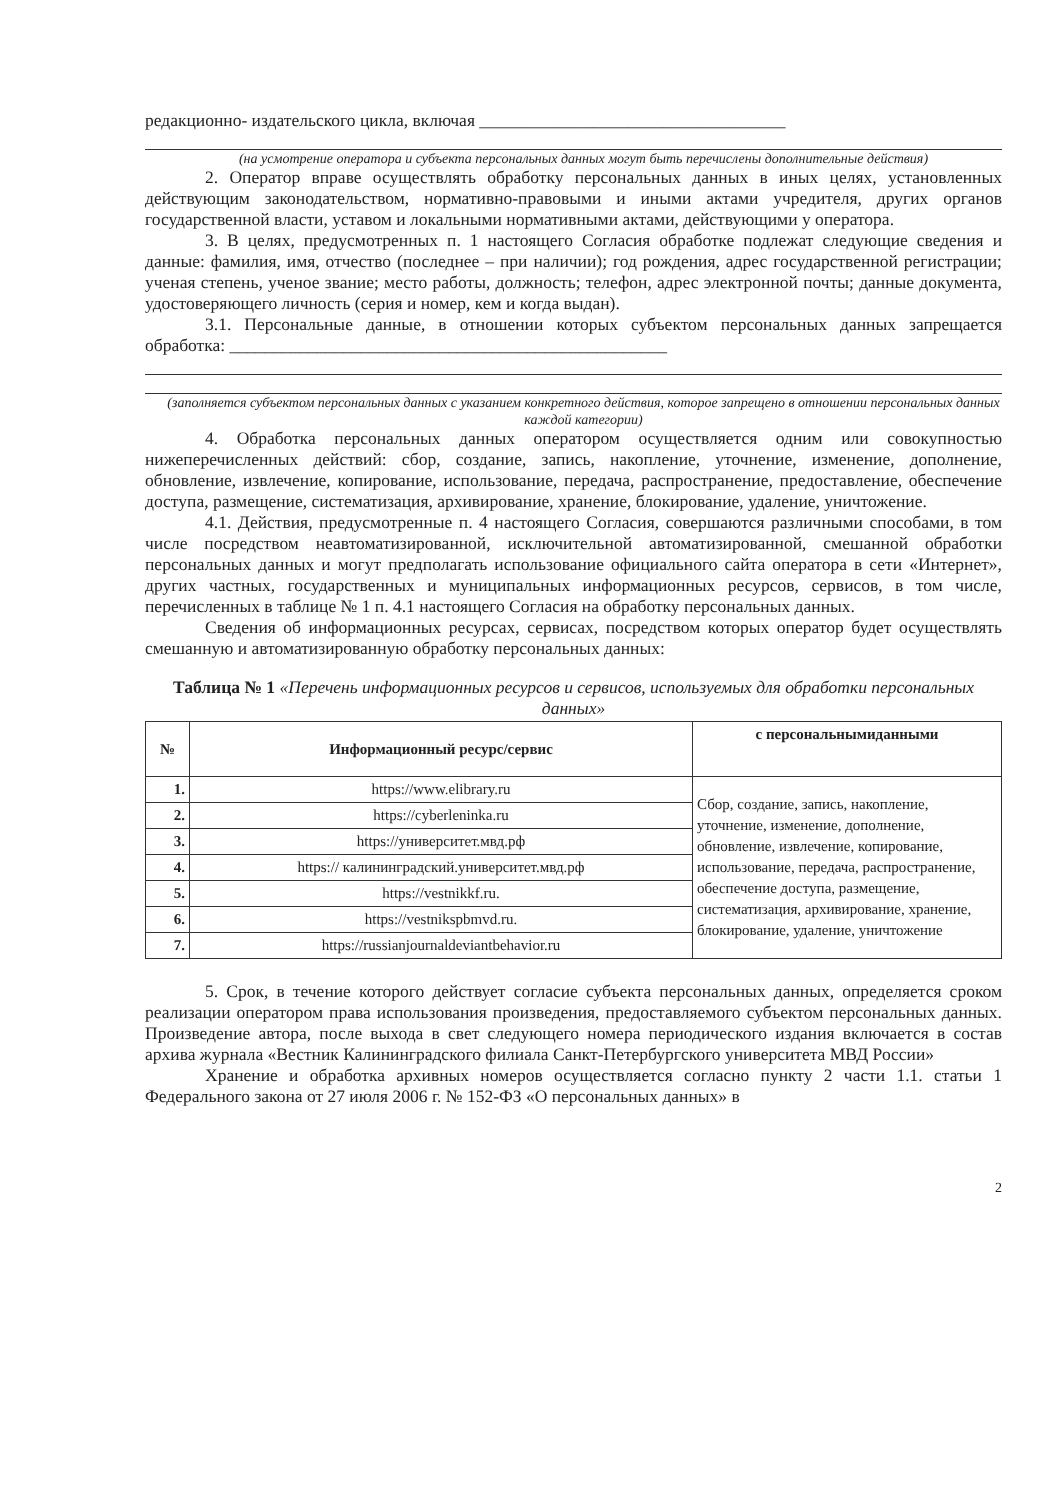редакционно- издательского цикла, включая ___________________________________
(на усмотрение оператора и субъекта персональных данных могут быть перечислены дополнительные действия)
2. Оператор вправе осуществлять обработку персональных данных в иных целях, установленных действующим законодательством, нормативно-правовыми и иными актами учредителя, других органов государственной власти, уставом и локальными нормативными актами, действующими у оператора.
3. В целях, предусмотренных п. 1 настоящего Согласия обработке подлежат следующие сведения и данные: фамилия, имя, отчество (последнее – при наличии); год рождения, адрес государственной регистрации; ученая степень, ученое звание; место работы, должность; телефон, адрес электронной почты; данные документа, удостоверяющего личность (серия и номер, кем и когда выдан).
3.1. Персональные данные, в отношении которых субъектом персональных данных запрещается обработка: __________________________________________________
(заполняется субъектом персональных данных с указанием конкретного действия, которое запрещено в отношении персональных данных каждой категории)
4. Обработка персональных данных оператором осуществляется одним или совокупностью нижеперечисленных действий: сбор, создание, запись, накопление, уточнение, изменение, дополнение, обновление, извлечение, копирование, использование, передача, распространение, предоставление, обеспечение доступа, размещение, систематизация, архивирование, хранение, блокирование, удаление, уничтожение.
4.1. Действия, предусмотренные п. 4 настоящего Согласия, совершаются различными способами, в том числе посредством неавтоматизированной, исключительной автоматизированной, смешанной обработки персональных данных и могут предполагать использование официального сайта оператора в сети «Интернет», других частных, государственных и муниципальных информационных ресурсов, сервисов, в том числе, перечисленных в таблице № 1 п. 4.1 настоящего Согласия на обработку персональных данных.
Сведения об информационных ресурсах, сервисах, посредством которых оператор будет осуществлять смешанную и автоматизированную обработку персональных данных:
Таблица № 1 «Перечень информационных ресурсов и сервисов, используемых для обработки персональных данных»
| № | Информационный ресурс/сервис | с персональнымиданными |
| --- | --- | --- |
| 1. | https://www.elibrary.ru | Сбор, создание, запись, накопление, уточнение, изменение, дополнение, обновление, извлечение, копирование, использование, передача, распространение, обеспечение доступа, размещение, систематизация, архивирование, хранение, блокирование, удаление, уничтожение |
| 2. | https://cyberleninka.ru | |
| 3. | https://университет.мвд.рф | |
| 4. | https:// калининградский.университет.мвд.рф | |
| 5. | https://vestnikkf.ru. | |
| 6. | https://vestnikspbmvd.ru. | |
| 7. | https://russianjournaldeviantbehavior.ru | |
5. Срок, в течение которого действует согласие субъекта персональных данных, определяется сроком реализации оператором права использования произведения, предоставляемого субъектом персональных данных. Произведение автора, после выхода в свет следующего номера периодического издания включается в состав архива журнала «Вестник Калининградского филиала Санкт-Петербургского университета МВД России»
Хранение и обработка архивных номеров осуществляется согласно пункту 2 части 1.1. статьи 1 Федерального закона от 27 июля 2006 г. № 152-ФЗ «О персональных данных» в
2